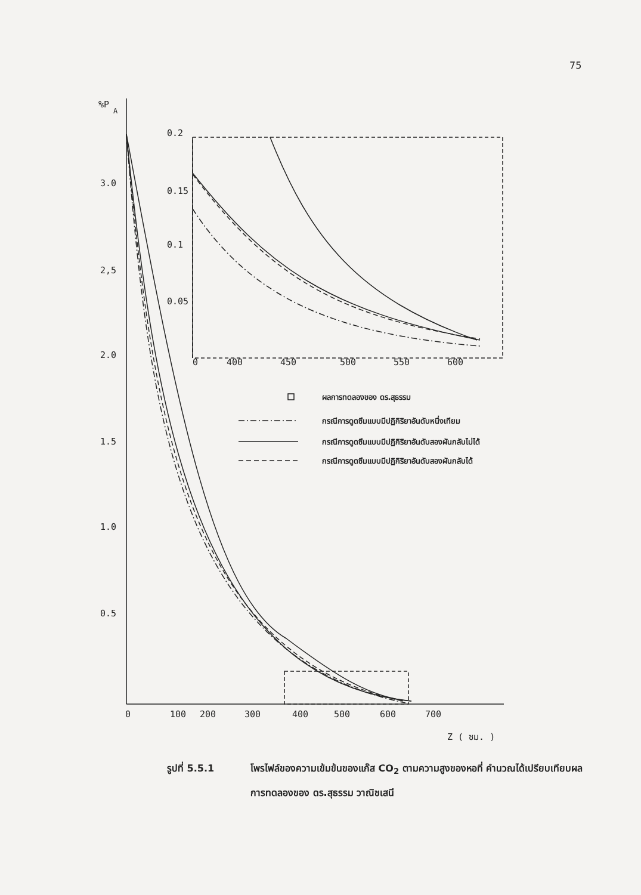75
%P
A
3.0
2,5
2.0
1.5
1.0
0.5
0
100
200
300
400
500
600
700
Z ( ซม. )
0.2
0.15
0.1
0.05
0
400
450
500
550
600
ผลการทดลองของ ดร.สุธรรม
กรณีการดูดซึมแบบมีปฏิกิริยาอันดับหนึ่งเทียม
กรณีการดูดซึมแบบมีปฏิกิริยาอันดับสองผันกลับไม่ได้
กรณีการดูดซึมแบบมีปฏิกิริยาอันดับสองผันกลับได้
รูปที่ 5.5.1 โพรไฟล์ของความเข้มข้นของแก๊ส CO<sub>2</sub> ตามความสูงของหอที่ คำนวณได้เปรียบเทียบผลการทดลองของ ดร.สุธรรม วาณิชเสนี